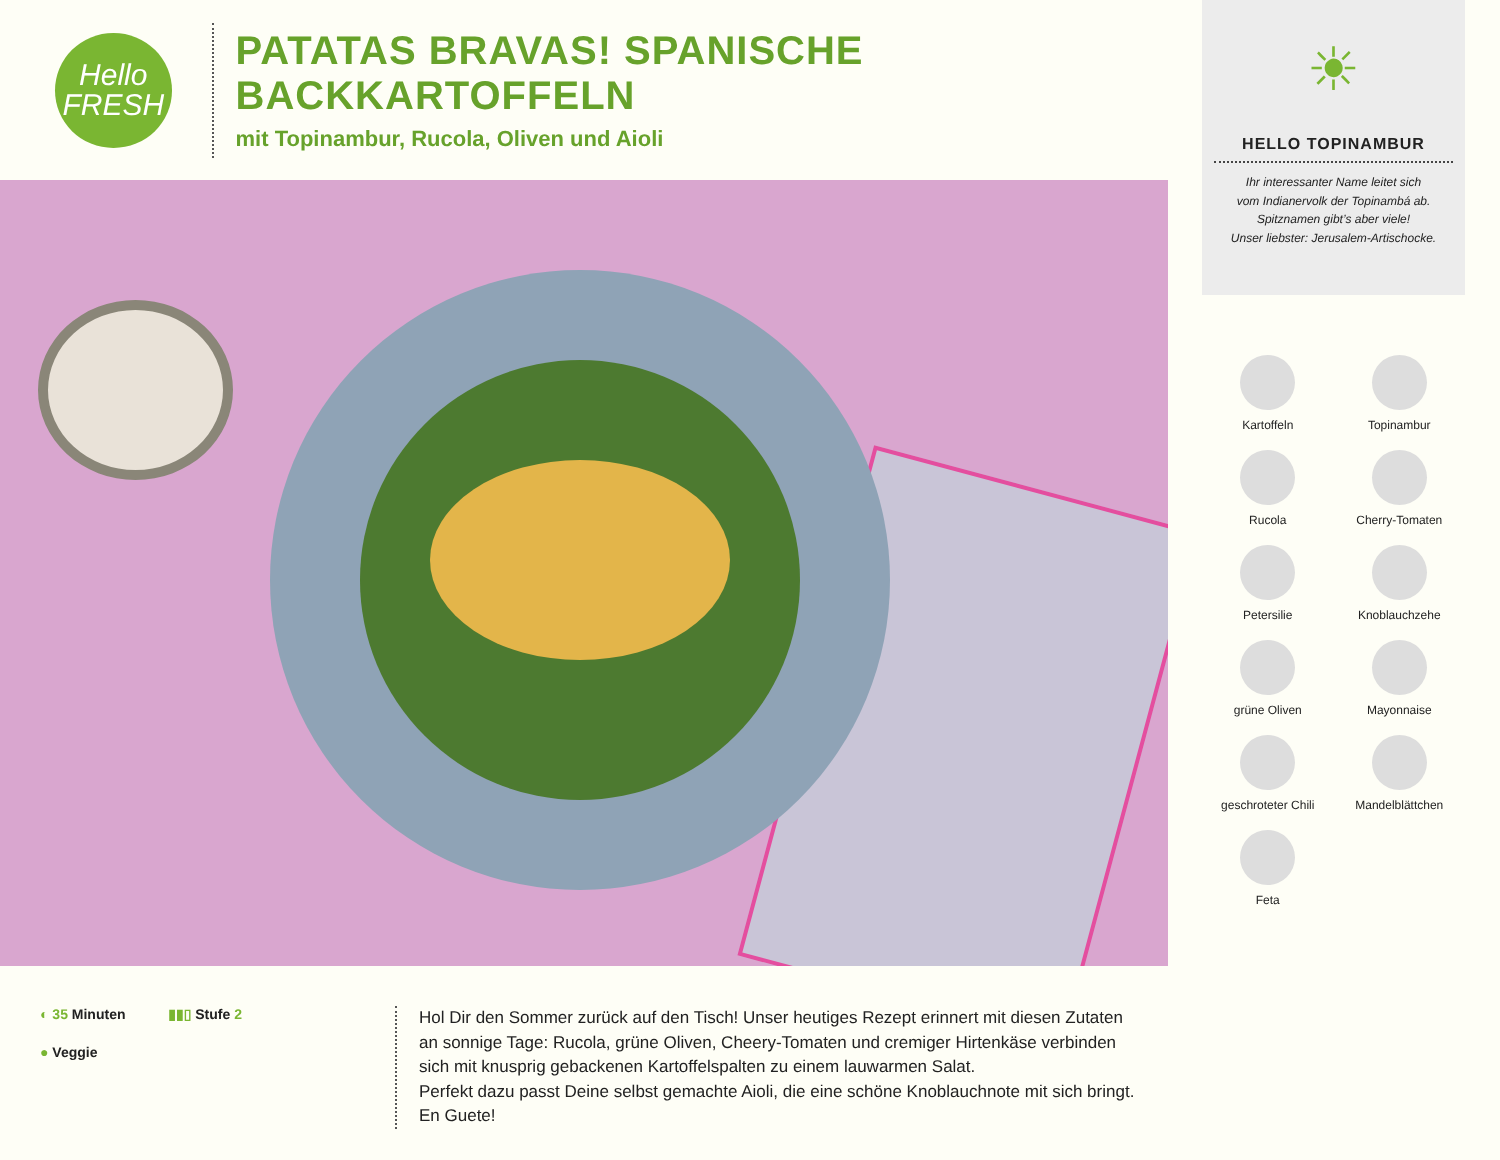Hello
FRESH
PATATAS BRAVAS! SPANISCHE BACKKARTOFFELN
mit Topinambur, Rucola, Oliven und Aioli
◐ 35 Minuten ▮▮▯ Stufe 2
● Veggie
Hol Dir den Sommer zurück auf den Tisch! Unser heutiges Rezept erinnert mit diesen Zutaten an sonnige Tage: Rucola, grüne Oliven, Cheery-Tomaten und cremiger Hirtenkäse verbinden sich mit knusprig gebackenen Kartoffelspalten zu einem lauwarmen Salat.
Perfekt dazu passt Deine selbst gemachte Aioli, die eine schöne Knoblauchnote mit sich bringt.
En Guete!
☀
HELLO TOPINAMBUR
Ihr interessanter Name leitet sich
vom Indianervolk der Topinambá ab.
Spitznamen gibt’s aber viele!
Unser liebster: Jerusalem-Artischocke.
Kartoffeln
Topinambur
Rucola
Cherry-Tomaten
Petersilie
Knoblauchzehe
grüne Oliven
Mayonnaise
geschroteter Chili
Mandelblättchen
Feta